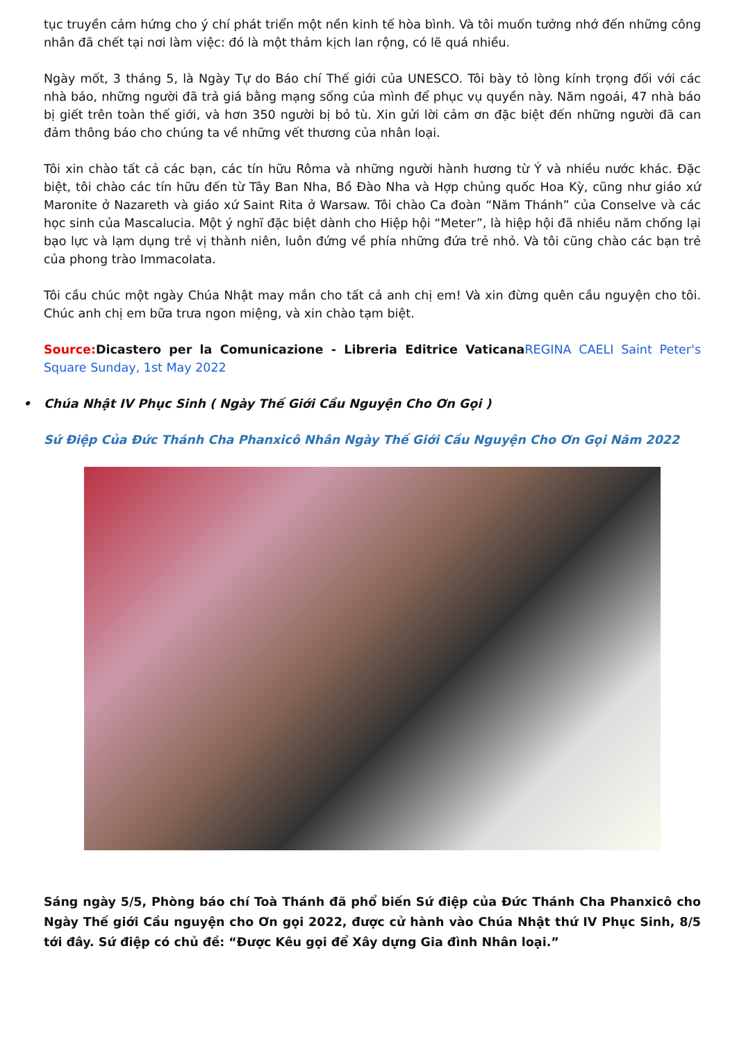tục truyền cảm hứng cho ý chí phát triển một nền kinh tế hòa bình. Và tôi muốn tưởng nhớ đến những công nhân đã chết tại nơi làm việc: đó là một thảm kịch lan rộng, có lẽ quá nhiều.
Ngày mốt, 3 tháng 5, là Ngày Tự do Báo chí Thế giới của UNESCO. Tôi bày tỏ lòng kính trọng đối với các nhà báo, những người đã trả giá bằng mạng sống của mình để phục vụ quyền này. Năm ngoái, 47 nhà báo bị giết trên toàn thế giới, và hơn 350 người bị bỏ tù. Xin gửi lời cảm ơn đặc biệt đến những người đã can đảm thông báo cho chúng ta về những vết thương của nhân loại.
Tôi xin chào tất cả các bạn, các tín hữu Rôma và những người hành hương từ Ý và nhiều nước khác. Đặc biệt, tôi chào các tín hữu đến từ Tây Ban Nha, Bồ Đào Nha và Hợp chủng quốc Hoa Kỳ, cũng như giáo xứ Maronite ở Nazareth và giáo xứ Saint Rita ở Warsaw. Tôi chào Ca đoàn “Năm Thánh” của Conselve và các học sinh của Mascalucia. Một ý nghĩ đặc biệt dành cho Hiệp hội “Meter”, là hiệp hội đã nhiều năm chống lại bạo lực và lạm dụng trẻ vị thành niên, luôn đứng về phía những đứa trẻ nhỏ. Và tôi cũng chào các bạn trẻ của phong trào Immacolata.
Tôi cầu chúc một ngày Chúa Nhật may mắn cho tất cả anh chị em! Và xin đừng quên cầu nguyện cho tôi. Chúc anh chị em bữa trưa ngon miệng, và xin chào tạm biệt.
Source: Dicastero per la Comunicazione - Libreria Editrice Vaticana REGINA CAELI Saint Peter's Square Sunday, 1st May 2022
• Chúa Nhật IV Phục Sinh ( Ngày Thế Giới Cầu Nguyện Cho Ơn Gọi )
Sứ Điệp Của Đức Thánh Cha Phanxicô Nhân Ngày Thế Giới Cầu Nguyện Cho Ơn Gọi Năm 2022
Sáng ngày 5/5, Phòng báo chí Toà Thánh đã phổ biến Sứ điệp của Đức Thánh Cha Phanxicô cho Ngày Thế giới Cầu nguyện cho Ơn gọi 2022, được cử hành vào Chúa Nhật thứ IV Phục Sinh, 8/5 tới đây. Sứ điệp có chủ đề: “Được Kêu gọi để Xây dựng Gia đình Nhân loại.”